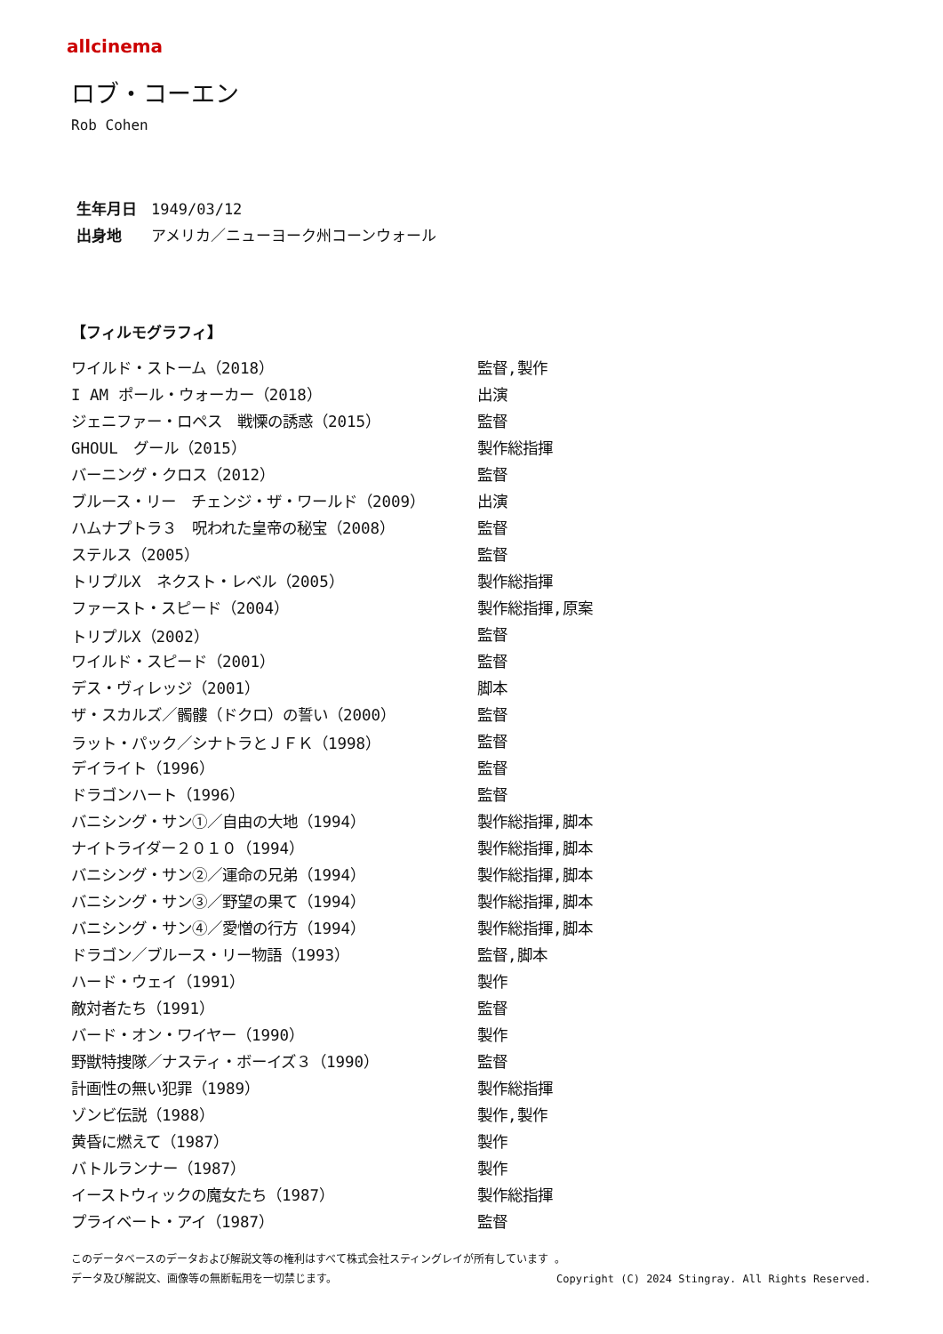allcinema
ロブ・コーエン
Rob Cohen
生年月日 1949/03/12
出身地 アメリカ／ニューヨーク州コーンウォール
【フィルモグラフィ】
| ワイルド・ストーム（2018） | 監督,製作 |
| I AM ポール・ウォーカー（2018） | 出演 |
| ジェニファー・ロペス 戦慄の誘惑（2015） | 監督 |
| GHOUL グール（2015） | 製作総指揮 |
| バーニング・クロス（2012） | 監督 |
| ブルース・リー チェンジ・ザ・ワールド（2009） | 出演 |
| ハムナプトラ３ 呪われた皇帝の秘宝（2008） | 監督 |
| ステルス（2005） | 監督 |
| トリプルX ネクスト・レベル（2005） | 製作総指揮 |
| ファースト・スピード（2004） | 製作総指揮,原案 |
| トリプルX（2002） | 監督 |
| ワイルド・スピード（2001） | 監督 |
| デス・ヴィレッジ（2001） | 脚本 |
| ザ・スカルズ／髑髏（ドクロ）の誓い（2000） | 監督 |
| ラット・パック／シナトラとＪＦＫ（1998） | 監督 |
| デイライト（1996） | 監督 |
| ドラゴンハート（1996） | 監督 |
| バニシング・サン①／自由の大地（1994） | 製作総指揮,脚本 |
| ナイトライダー２０１０（1994） | 製作総指揮,脚本 |
| バニシング・サン②／運命の兄弟（1994） | 製作総指揮,脚本 |
| バニシング・サン③／野望の果て（1994） | 製作総指揮,脚本 |
| バニシング・サン④／愛憎の行方（1994） | 製作総指揮,脚本 |
| ドラゴン／ブルース・リー物語（1993） | 監督,脚本 |
| ハード・ウェイ（1991） | 製作 |
| 敵対者たち（1991） | 監督 |
| バード・オン・ワイヤー（1990） | 製作 |
| 野獣特捜隊／ナスティ・ボーイズ３（1990） | 監督 |
| 計画性の無い犯罪（1989） | 製作総指揮 |
| ゾンビ伝説（1988） | 製作,製作 |
| 黄昏に燃えて（1987） | 製作 |
| バトルランナー（1987） | 製作 |
| イーストウィックの魔女たち（1987） | 製作総指揮 |
| プライベート・アイ（1987） | 監督 |
このデータベースのデータおよび解説文等の権利はすべて株式会社スティングレイが所有しています 。
データ及び解説文、画像等の無断転用を一切禁じます。 Copyright (C) 2024 Stingray. All Rights Reserved.